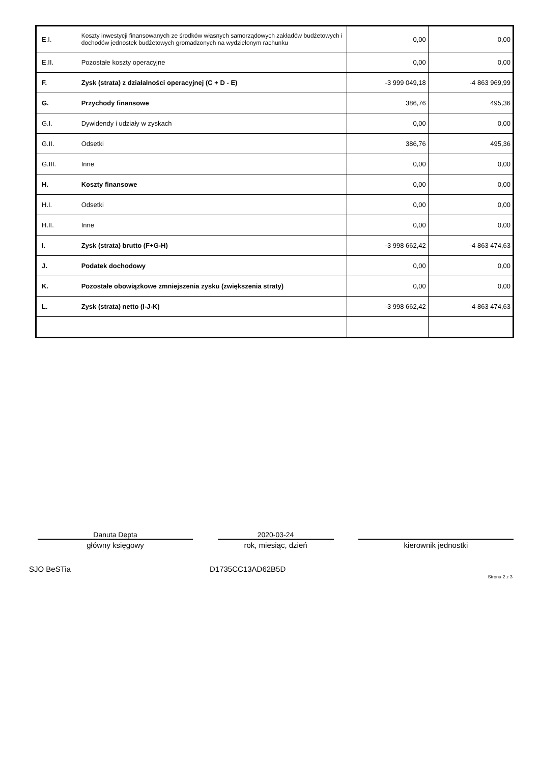| E.I. | Koszty inwestycji finansowanych ze środków własnych samorządowych zakładów budżetowych i dochodów jednostek budżetowych gromadzonych na wydzielonym rachunku | 0,00 | 0,00 |
| E.II. | Pozostałe koszty operacyjne | 0,00 | 0,00 |
| F. | Zysk (strata) z działalności operacyjnej (C + D - E) | -3 999 049,18 | -4 863 969,99 |
| G. | Przychody finansowe | 386,76 | 495,36 |
| G.I. | Dywidendy i udziały w zyskach | 0,00 | 0,00 |
| G.II. | Odsetki | 386,76 | 495,36 |
| G.III. | Inne | 0,00 | 0,00 |
| H. | Koszty finansowe | 0,00 | 0,00 |
| H.I. | Odsetki | 0,00 | 0,00 |
| H.II. | Inne | 0,00 | 0,00 |
| I. | Zysk (strata) brutto (F+G-H) | -3 998 662,42 | -4 863 474,63 |
| J. | Podatek dochodowy | 0,00 | 0,00 |
| K. | Pozostałe obowiązkowe zmniejszenia zysku (zwiększenia straty) | 0,00 | 0,00 |
| L. | Zysk (strata) netto (I-J-K) | -3 998 662,42 | -4 863 474,63 |
Danuta Depta
główny księgowy
2020-03-24
rok, miesiąc, dzień
kierownik jednostki
SJO BeSTia D1735CC13AD62B5D
Strona 2 z 3